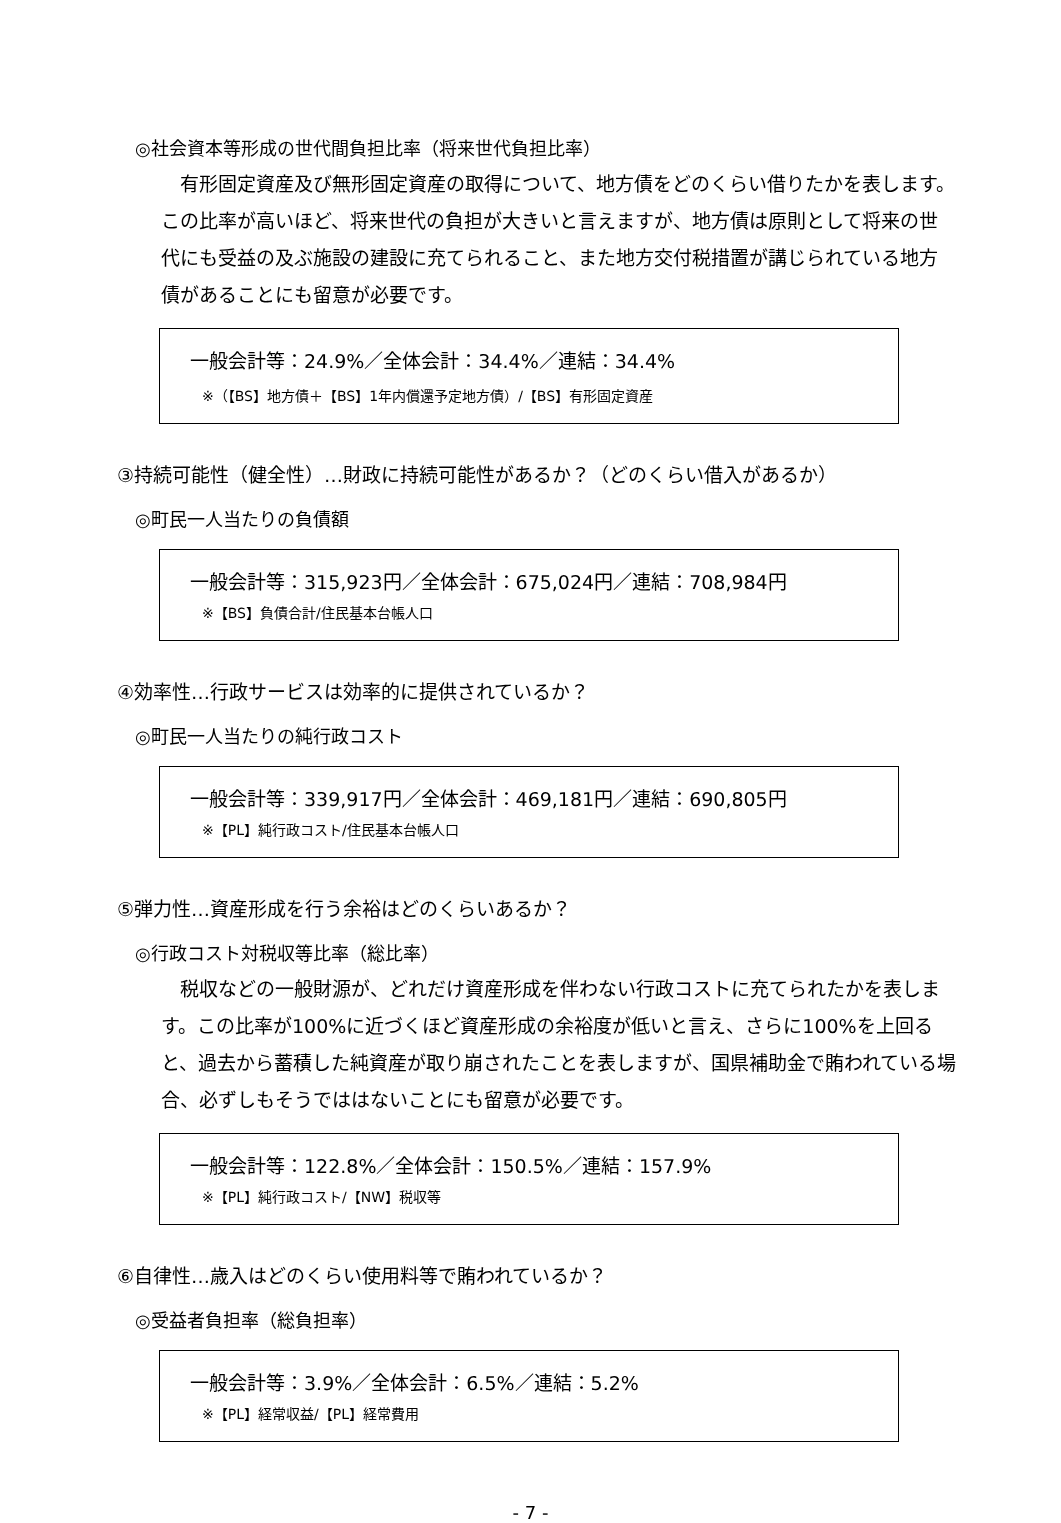◎社会資本等形成の世代間負担比率（将来世代負担比率）
　有形固定資産及び無形固定資産の取得について、地方債をどのくらい借りたかを表します。この比率が高いほど、将来世代の負担が大きいと言えますが、地方債は原則として将来の世代にも受益の及ぶ施設の建設に充てられること、また地方交付税措置が講じられている地方債があることにも留意が必要です。
一般会計等：24.9%／全体会計：34.4%／連結：34.4%
※（【BS】地方債＋【BS】1年内償還予定地方債）/【BS】有形固定資産
③持続可能性（健全性）…財政に持続可能性があるか？（どのくらい借入があるか）
◎町民一人当たりの負債額
一般会計等：315,923円／全体会計：675,024円／連結：708,984円
※【BS】負債合計/住民基本台帳人口
④効率性…行政サービスは効率的に提供されているか？
◎町民一人当たりの純行政コスト
一般会計等：339,917円／全体会計：469,181円／連結：690,805円
※【PL】純行政コスト/住民基本台帳人口
⑤弾力性…資産形成を行う余裕はどのくらいあるか？
◎行政コスト対税収等比率（総比率）
　税収などの一般財源が、どれだけ資産形成を伴わない行政コストに充てられたかを表します。この比率が100%に近づくほど資産形成の余裕度が低いと言え、さらに100%を上回ると、過去から蓄積した純資産が取り崩されたことを表しますが、国県補助金で賄われている場合、必ずしもそうでははないことにも留意が必要です。
一般会計等：122.8%／全体会計：150.5%／連結：157.9%
※【PL】純行政コスト/【NW】税収等
⑥自律性…歳入はどのくらい使用料等で賄われているか？
◎受益者負担率（総負担率）
一般会計等：3.9%／全体会計：6.5%／連結：5.2%
※【PL】経常収益/【PL】経常費用
- 7 -